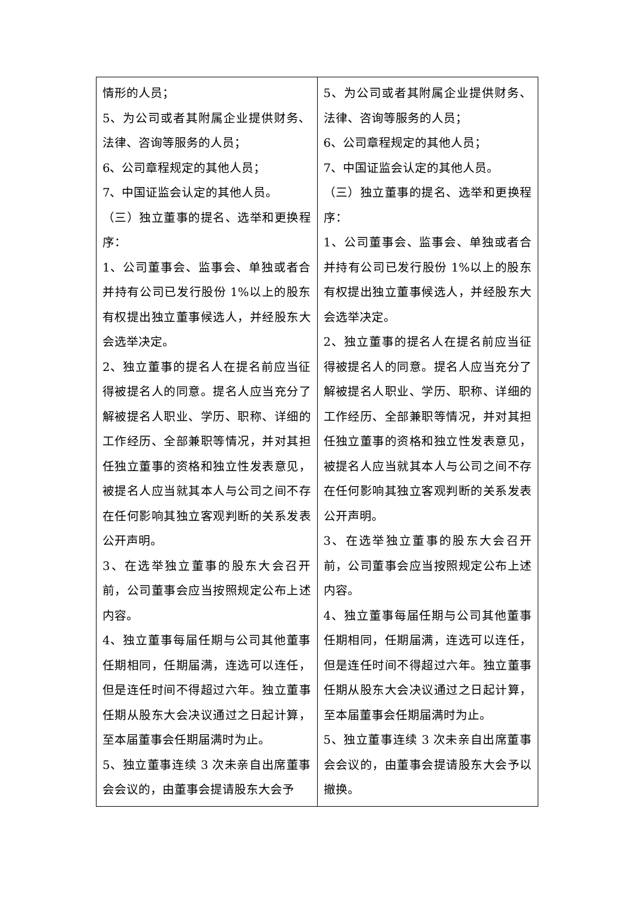| 情形的人员； 5、为公司或者其附属企业提供财务、法律、咨询等服务的人员； 6、公司章程规定的其他人员； 7、中国证监会认定的其他人员。 （三）独立董事的提名、选举和更换程序： 1、公司董事会、监事会、单独或者合并持有公司已发行股份 1%以上的股东有权提出独立董事候选人，并经股东大会选举决定。 2、独立董事的提名人在提名前应当征得被提名人的同意。提名人应当充分了解被提名人职业、学历、职称、详细的工作经历、全部兼职等情况，并对其担任独立董事的资格和独立性发表意见，被提名人应当就其本人与公司之间不存在任何影响其独立客观判断的关系发表公开声明。 3、在选举独立董事的股东大会召开前，公司董事会应当按照规定公布上述内容。 4、独立董事每届任期与公司其他董事任期相同，任期届满，连选可以连任，但是连任时间不得超过六年。独立董事任期从股东大会决议通过之日起计算，至本届董事会任期届满时为止。 5、独立董事连续 3 次未亲自出席董事会会议的，由董事会提请股东大会予 | 5、为公司或者其附属企业提供财务、法律、咨询等服务的人员； 6、公司章程规定的其他人员； 7、中国证监会认定的其他人员。 （三）独立董事的提名、选举和更换程序： 1、公司董事会、监事会、单独或者合并持有公司已发行股份 1%以上的股东有权提出独立董事候选人，并经股东大会选举决定。 2、独立董事的提名人在提名前应当征得被提名人的同意。提名人应当充分了解被提名人职业、学历、职称、详细的工作经历、全部兼职等情况，并对其担任独立董事的资格和独立性发表意见，被提名人应当就其本人与公司之间不存在任何影响其独立客观判断的关系发表公开声明。 3、在选举独立董事的股东大会召开前，公司董事会应当按照规定公布上述内容。 4、独立董事每届任期与公司其他董事任期相同，任期届满，连选可以连任，但是连任时间不得超过六年。独立董事任期从股东大会决议通过之日起计算，至本届董事会任期届满时为止。 5、独立董事连续 3 次未亲自出席董事会会议的，由董事会提请股东大会予以撤换。 |